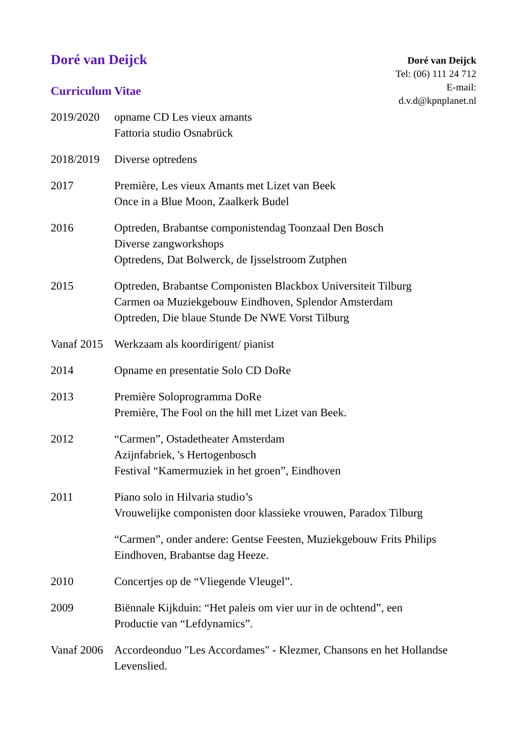Doré van Deijck
Curriculum Vitae
Doré van Deijck
Tel: (06) 111 24 712
E-mail:
d.v.d@kpnplanet.nl
2019/2020 opname CD Les vieux amants
Fattoria studio Osnabrück
2018/2019 Diverse optredens
2017 Première, Les vieux Amants met Lizet van Beek
Once in a Blue Moon, Zaalkerk Budel
2016 Optreden, Brabantse componistendag Toonzaal Den Bosch
Diverse zangworkshops
Optredens, Dat Bolwerck, de Ijsselstroom Zutphen
2015 Optreden, Brabantse Componisten Blackbox Universiteit Tilburg
Carmen oa Muziekgebouw Eindhoven, Splendor Amsterdam
Optreden, Die blaue Stunde De NWE Vorst Tilburg
Vanaf 2015
Werkzaam als koordirigent/ pianist
2014 Opname en presentatie Solo CD DoRe
2013 Première Soloprogramma DoRe
Première, The Fool on the hill met Lizet van Beek.
2012 “Carmen”, Ostadetheater Amsterdam
Azijnfabriek, 's Hertogenbosch
Festival “Kamermuziek in het groen”, Eindhoven
2011 Piano solo in Hilvaria studio’s
Vrouwelijke componisten door klassieke vrouwen, Paradox Tilburg
“Carmen”, onder andere: Gentse Feesten, Muziekgebouw Frits Philips Eindhoven, Brabantse dag Heeze.
2010 Concertjes op de “Vliegende Vleugel”.
2009 Biënnale Kijkduin: “Het paleis om vier uur in de ochtend”, een
Productie van “Lefdynamics”.
Vanaf 2006
Accordeonduo "Les Accordames" - Klezmer, Chansons en het Hollandse Levenslied.